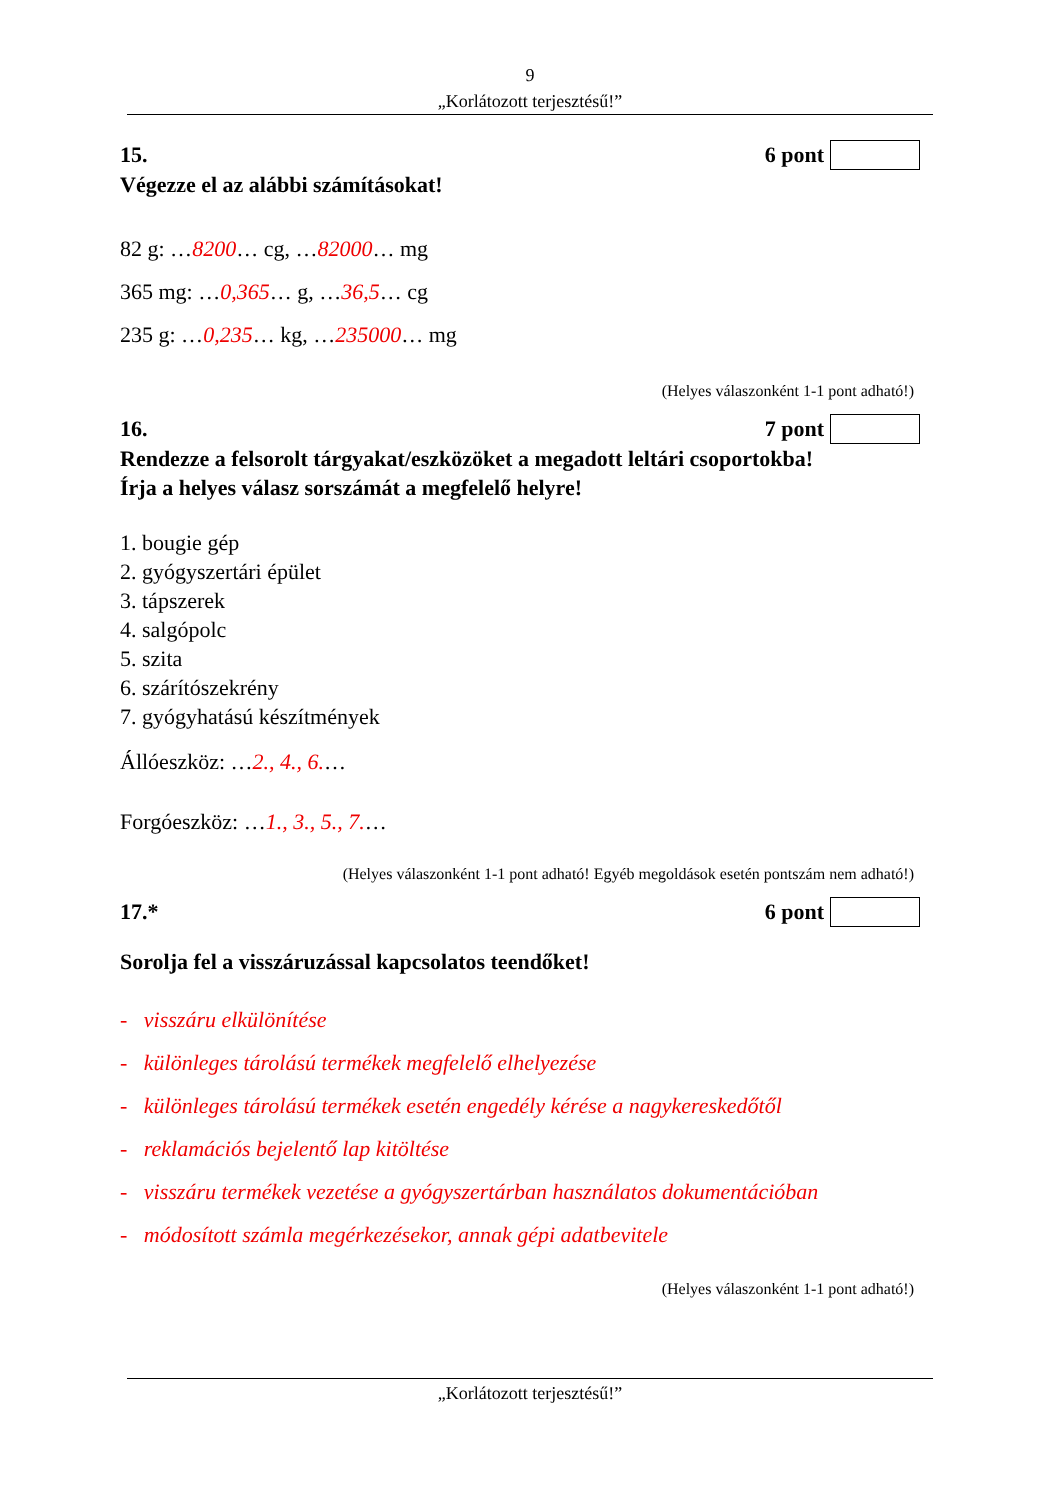9
„Korlátozott terjesztésű!”
15. 6 pont
Végezze el az alábbi számításokat!
82 g: …8200… cg, …82000… mg
365 mg: …0,365… g, …36,5… cg
235 g: …0,235… kg, …235000… mg
(Helyes válaszonként 1-1 pont adható!)
16. 7 pont
Rendezze a felsorolt tárgyakat/eszközöket a megadott leltári csoportokba!
Írja a helyes válasz sorszámát a megfelelő helyre!
1. bougie gép
2. gyógyszertári épület
3. tápszerek
4. salgópolc
5. szita
6. szárítószekrény
7. gyógyhatású készítmények
Állóeszköz: …2., 4., 6.…
Forgóeszköz: …1., 3., 5., 7.…
(Helyes válaszonként 1-1 pont adható! Egyéb megoldások esetén pontszám nem adható!)
17.* 6 pont
Sorolja fel a visszáruzással kapcsolatos teendőket!
- visszáru elkülönítése
- különleges tárolású termékek megfelelő elhelyezése
- különleges tárolású termékek esetén engedély kérése a nagykereskedőtől
- reklamációs bejelentő lap kitöltése
- visszáru termékek vezetése a gyógyszertárban használatos dokumentációban
- módosított számla megérkezésekor, annak gépi adatbevitele
(Helyes válaszonként 1-1 pont adható!)
„Korlátozott terjesztésű!”